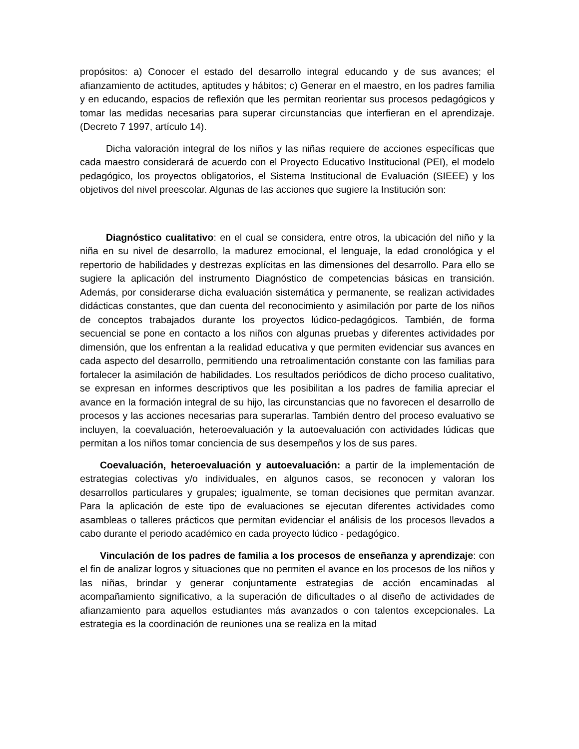propósitos: a) Conocer el estado del desarrollo integral educando y de sus avances; el afianzamiento de actitudes, aptitudes y hábitos; c) Generar en el maestro, en los padres familia y en educando, espacios de reflexión que les permitan reorientar sus procesos pedagógicos y tomar las medidas necesarias para superar circunstancias que interfieran en el aprendizaje. (Decreto 7 1997, artículo 14).
Dicha valoración integral de los niños y las niñas requiere de acciones específicas que cada maestro considerará de acuerdo con el Proyecto Educativo Institucional (PEI), el modelo pedagógico, los proyectos obligatorios, el Sistema Institucional de Evaluación (SIEEE) y los objetivos del nivel preescolar. Algunas de las acciones que sugiere la Institución son:
Diagnóstico cualitativo: en el cual se considera, entre otros, la ubicación del niño y la niña en su nivel de desarrollo, la madurez emocional, el lenguaje, la edad cronológica y el repertorio de habilidades y destrezas explícitas en las dimensiones del desarrollo. Para ello se sugiere la aplicación del instrumento Diagnóstico de competencias básicas en transición. Además, por considerarse dicha evaluación sistemática y permanente, se realizan actividades didácticas constantes, que dan cuenta del reconocimiento y asimilación por parte de los niños de conceptos trabajados durante los proyectos lúdico-pedagógicos. También, de forma secuencial se pone en contacto a los niños con algunas pruebas y diferentes actividades por dimensión, que los enfrentan a la realidad educativa y que permiten evidenciar sus avances en cada aspecto del desarrollo, permitiendo una retroalimentación constante con las familias para fortalecer la asimilación de habilidades. Los resultados periódicos de dicho proceso cualitativo, se expresan en informes descriptivos que les posibilitan a los padres de familia apreciar el avance en la formación integral de su hijo, las circunstancias que no favorecen el desarrollo de procesos y las acciones necesarias para superarlas. También dentro del proceso evaluativo se incluyen, la coevaluación, heteroevaluación y la autoevaluación con actividades lúdicas que permitan a los niños tomar conciencia de sus desempeños y los de sus pares.
Coevaluación, heteroevaluación y autoevaluación: a partir de la implementación de estrategias colectivas y/o individuales, en algunos casos, se reconocen y valoran los desarrollos particulares y grupales; igualmente, se toman decisiones que permitan avanzar. Para la aplicación de este tipo de evaluaciones se ejecutan diferentes actividades como asambleas o talleres prácticos que permitan evidenciar el análisis de los procesos llevados a cabo durante el periodo académico en cada proyecto lúdico - pedagógico.
Vinculación de los padres de familia a los procesos de enseñanza y aprendizaje: con el fin de analizar logros y situaciones que no permiten el avance en los procesos de los niños y las niñas, brindar y generar conjuntamente estrategias de acción encaminadas al acompañamiento significativo, a la superación de dificultades o al diseño de actividades de afianzamiento para aquellos estudiantes más avanzados o con talentos excepcionales. La estrategia es la coordinación de reuniones una se realiza en la mitad